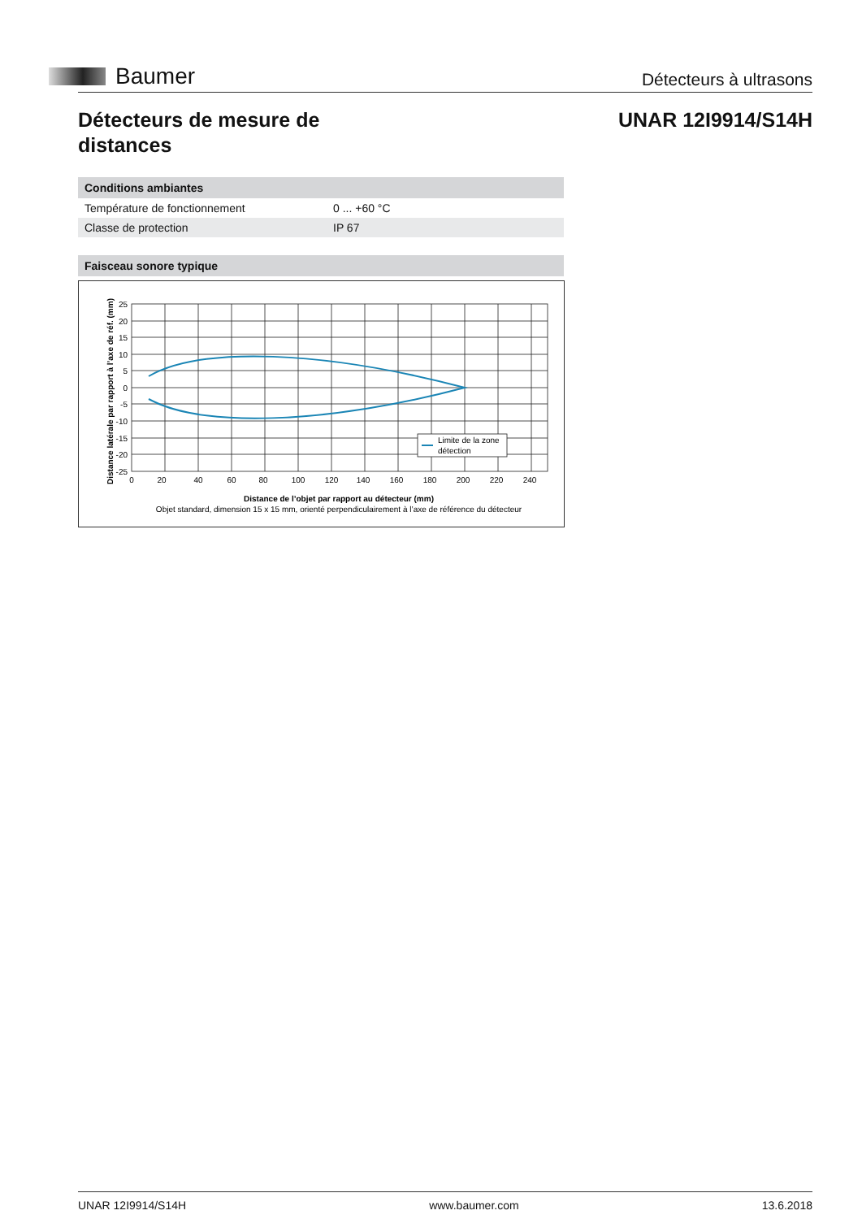Baumer
Détecteurs à ultrasons
Détecteurs de mesure de
distances
UNAR 12I9914/S14H
| Conditions ambiantes | |
| --- | --- |
| Température de fonctionnement | 0 ... +60 °C |
| Classe de protection | IP 67 |
Faisceau sonore typique
Distance latérale par rapport à l’axe de réf. (mm)
25
20
15
10
5
0
-5
-10
-15
-20
-25
0
20
40
60
80
100
120
140
160
180
200
220
240
Limite de la zone
détection
Distance de l’objet par rapport au détecteur (mm)
Objet standard, dimension 15 x 15 mm, orienté perpendiculairement à l’axe de référence du détecteur
UNAR 12I9914/S14H www.baumer.com 13.6.2018